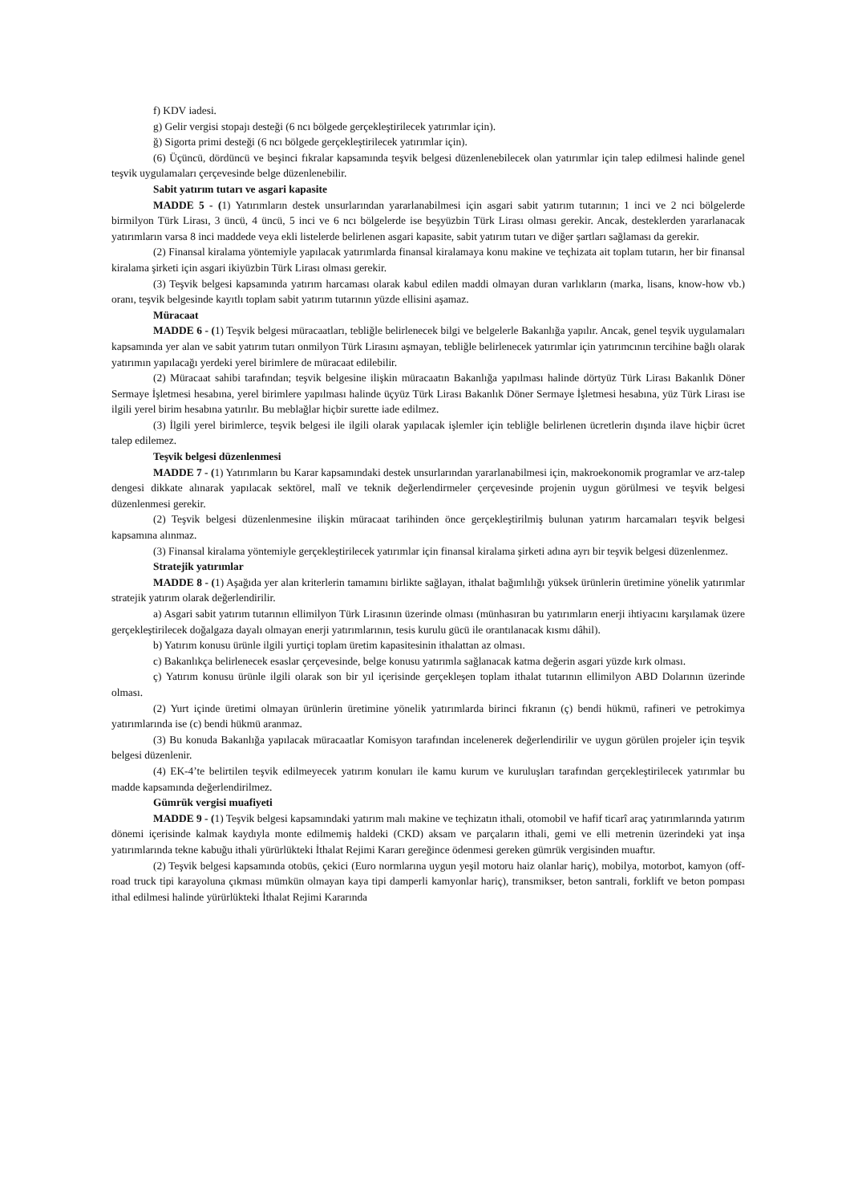f) KDV iadesi.
g) Gelir vergisi stopajı desteği (6 ncı bölgede gerçekleştirilecek yatırımlar için).
ğ) Sigorta primi desteği (6 ncı bölgede gerçekleştirilecek yatırımlar için).
(6) Üçüncü, dördüncü ve beşinci fıkralar kapsamında teşvik belgesi düzenlenebilecek olan yatırımlar için talep edilmesi halinde genel teşvik uygulamaları çerçevesinde belge düzenlenebilir.
Sabit yatırım tutarı ve asgari kapasite
MADDE 5 - (1) Yatırımların destek unsurlarından yararlanabilmesi için asgari sabit yatırım tutarının; 1 inci ve 2 nci bölgelerde birmilyon Türk Lirası, 3 üncü, 4 üncü, 5 inci ve 6 ncı bölgelerde ise beşyüzbin Türk Lirası olması gerekir. Ancak, desteklerden yararlanacak yatırımların varsa 8 inci maddede veya ekli listelerde belirlenen asgari kapasite, sabit yatırım tutarı ve diğer şartları sağlaması da gerekir.
(2) Finansal kiralama yöntemiyle yapılacak yatırımlarda finansal kiralamaya konu makine ve teçhizata ait toplam tutarın, her bir finansal kiralama şirketi için asgari ikiyüzbin Türk Lirası olması gerekir.
(3) Teşvik belgesi kapsamında yatırım harcaması olarak kabul edilen maddi olmayan duran varlıkların (marka, lisans, know-how vb.) oranı, teşvik belgesinde kayıtlı toplam sabit yatırım tutarının yüzde ellisini aşamaz.
Müracaat
MADDE 6 - (1) Teşvik belgesi müracaatları, tebliğle belirlenecek bilgi ve belgelerle Bakanlığa yapılır. Ancak, genel teşvik uygulamaları kapsamında yer alan ve sabit yatırım tutarı onmilyon Türk Lirasını aşmayan, tebliğle belirlenecek yatırımlar için yatırımcının tercihine bağlı olarak yatırımın yapılacağı yerdeki yerel birimlere de müracaat edilebilir.
(2) Müracaat sahibi tarafından; teşvik belgesine ilişkin müracaatın Bakanlığa yapılması halinde dörtyüz Türk Lirası Bakanlık Döner Sermaye İşletmesi hesabına, yerel birimlere yapılması halinde üçyüz Türk Lirası Bakanlık Döner Sermaye İşletmesi hesabına, yüz Türk Lirası ise ilgili yerel birim hesabına yatırılır. Bu meblağlar hiçbir surette iade edilmez.
(3) İlgili yerel birimlerce, teşvik belgesi ile ilgili olarak yapılacak işlemler için tebliğle belirlenen ücretlerin dışında ilave hiçbir ücret talep edilemez.
Teşvik belgesi düzenlenmesi
MADDE 7 - (1) Yatırımların bu Karar kapsamındaki destek unsurlarından yararlanabilmesi için, makroekonomik programlar ve arz-talep dengesi dikkate alınarak yapılacak sektörel, malî ve teknik değerlendirmeler çerçevesinde projenin uygun görülmesi ve teşvik belgesi düzenlenmesi gerekir.
(2) Teşvik belgesi düzenlenmesine ilişkin müracaat tarihinden önce gerçekleştirilmiş bulunan yatırım harcamaları teşvik belgesi kapsamına alınmaz.
(3) Finansal kiralama yöntemiyle gerçekleştirilecek yatırımlar için finansal kiralama şirketi adına ayrı bir teşvik belgesi düzenlenmez.
Stratejik yatırımlar
MADDE 8 - (1) Aşağıda yer alan kriterlerin tamamını birlikte sağlayan, ithalat bağımlılığı yüksek ürünlerin üretimine yönelik yatırımlar stratejik yatırım olarak değerlendirilir.
a) Asgari sabit yatırım tutarının ellimilyon Türk Lirasının üzerinde olması (münhasıran bu yatırımların enerji ihtiyacını karşılamak üzere gerçekleştirilecek doğalgaza dayalı olmayan enerji yatırımlarının, tesis kurulu gücü ile orantılanacak kısmı dâhil).
b) Yatırım konusu ürünle ilgili yurtiçi toplam üretim kapasitesinin ithalattan az olması.
c) Bakanlıkça belirlenecek esaslar çerçevesinde, belge konusu yatırımla sağlanacak katma değerin asgari yüzde kırk olması.
ç) Yatırım konusu ürünle ilgili olarak son bir yıl içerisinde gerçekleşen toplam ithalat tutarının ellimilyon ABD Dolarının üzerinde olması.
(2) Yurt içinde üretimi olmayan ürünlerin üretimine yönelik yatırımlarda birinci fıkranın (ç) bendi hükmü, rafineri ve petrokimya yatırımlarında ise (c) bendi hükmü aranmaz.
(3) Bu konuda Bakanlığa yapılacak müracaatlar Komisyon tarafından incelenerek değerlendirilir ve uygun görülen projeler için teşvik belgesi düzenlenir.
(4) EK-4’te belirtilen teşvik edilmeyecek yatırım konuları ile kamu kurum ve kuruluşları tarafından gerçekleştirilecek yatırımlar bu madde kapsamında değerlendirilmez.
Gümrük vergisi muafiyeti
MADDE 9 - (1) Teşvik belgesi kapsamındaki yatırım malı makine ve teçhizatın ithali, otomobil ve hafif ticarî araç yatırımlarında yatırım dönemi içerisinde kalmak kaydıyla monte edilmemiş haldeki (CKD) aksam ve parçaların ithali, gemi ve elli metrenin üzerindeki yat inşa yatırımlarında tekne kabuğu ithali yürürlükteki İthalat Rejimi Kararı gereğince ödenmesi gereken gümrük vergisinden muaftır.
(2) Teşvik belgesi kapsamında otobüs, çekici (Euro normlarına uygun yeşil motoru haiz olanlar hariç), mobilya, motorbot, kamyon (off-road truck tipi karayoluna çıkması mümkün olmayan kaya tipi damperli kamyonlar hariç), transmikser, beton santrali, forklift ve beton pompası ithal edilmesi halinde yürürlükteki İthalat Rejimi Kararında